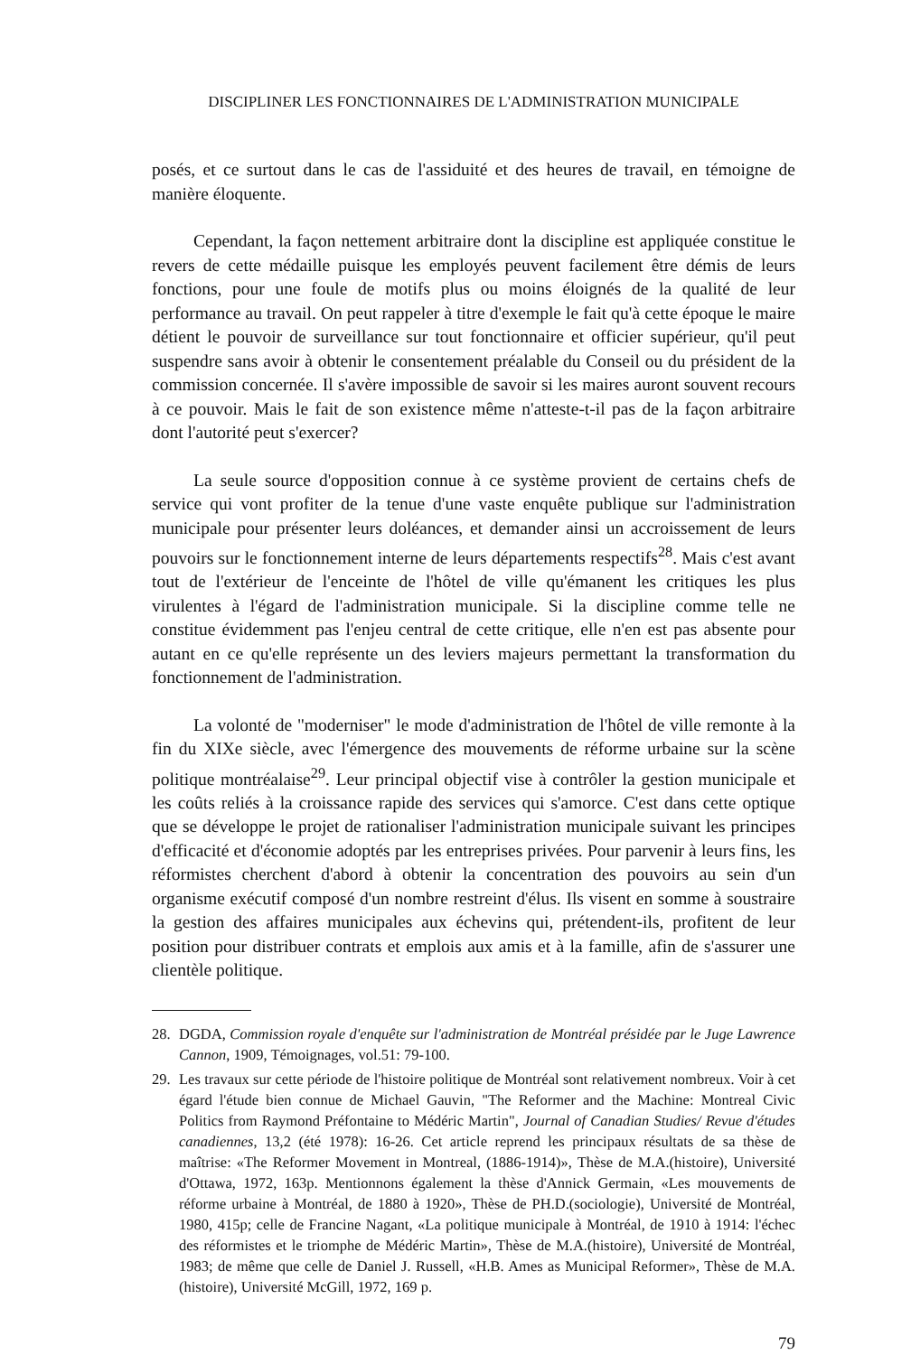DISCIPLINER LES FONCTIONNAIRES DE L'ADMINISTRATION MUNICIPALE
posés, et ce surtout dans le cas de l'assiduité et des heures de travail, en témoigne de manière éloquente.
Cependant, la façon nettement arbitraire dont la discipline est appliquée constitue le revers de cette médaille puisque les employés peuvent facilement être démis de leurs fonctions, pour une foule de motifs plus ou moins éloignés de la qualité de leur performance au travail. On peut rappeler à titre d'exemple le fait qu'à cette époque le maire détient le pouvoir de surveillance sur tout fonctionnaire et officier supérieur, qu'il peut suspendre sans avoir à obtenir le consentement préalable du Conseil ou du président de la commission concernée. Il s'avère impossible de savoir si les maires auront souvent recours à ce pouvoir. Mais le fait de son existence même n'atteste-t-il pas de la façon arbitraire dont l'autorité peut s'exercer?
La seule source d'opposition connue à ce système provient de certains chefs de service qui vont profiter de la tenue d'une vaste enquête publique sur l'administration municipale pour présenter leurs doléances, et demander ainsi un accroissement de leurs pouvoirs sur le fonctionnement interne de leurs départements respectifs<sup>28</sup>. Mais c'est avant tout de l'extérieur de l'enceinte de l'hôtel de ville qu'émanent les critiques les plus virulentes à l'égard de l'administration municipale. Si la discipline comme telle ne constitue évidemment pas l'enjeu central de cette critique, elle n'en est pas absente pour autant en ce qu'elle représente un des leviers majeurs permettant la transformation du fonctionnement de l'administration.
La volonté de "moderniser" le mode d'administration de l'hôtel de ville remonte à la fin du XIXe siècle, avec l'émergence des mouvements de réforme urbaine sur la scène politique montréalaise<sup>29</sup>. Leur principal objectif vise à contrôler la gestion municipale et les coûts reliés à la croissance rapide des services qui s'amorce. C'est dans cette optique que se développe le projet de rationaliser l'administration municipale suivant les principes d'efficacité et d'économie adoptés par les entreprises privées. Pour parvenir à leurs fins, les réformistes cherchent d'abord à obtenir la concentration des pouvoirs au sein d'un organisme exécutif composé d'un nombre restreint d'élus. Ils visent en somme à soustraire la gestion des affaires municipales aux échevins qui, prétendent-ils, profitent de leur position pour distribuer contrats et emplois aux amis et à la famille, afin de s'assurer une clientèle politique.
28. DGDA, Commission royale d'enquête sur l'administration de Montréal présidée par le Juge Lawrence Cannon, 1909, Témoignages, vol.51: 79-100.
29. Les travaux sur cette période de l'histoire politique de Montréal sont relativement nombreux. Voir à cet égard l'étude bien connue de Michael Gauvin, "The Reformer and the Machine: Montreal Civic Politics from Raymond Préfontaine to Médéric Martin", Journal of Canadian Studies/ Revue d'études canadiennes, 13,2 (été 1978): 16-26. Cet article reprend les principaux résultats de sa thèse de maîtrise: «The Reformer Movement in Montreal, (1886-1914)», Thèse de M.A.(histoire), Université d'Ottawa, 1972, 163p. Mentionnons également la thèse d'Annick Germain, «Les mouvements de réforme urbaine à Montréal, de 1880 à 1920», Thèse de PH.D.(sociologie), Université de Montréal, 1980, 415p; celle de Francine Nagant, «La politique municipale à Montréal, de 1910 à 1914: l'échec des réformistes et le triomphe de Médéric Martin», Thèse de M.A.(histoire), Université de Montréal, 1983; de même que celle de Daniel J. Russell, «H.B. Ames as Municipal Reformer», Thèse de M.A. (histoire), Université McGill, 1972, 169 p.
79